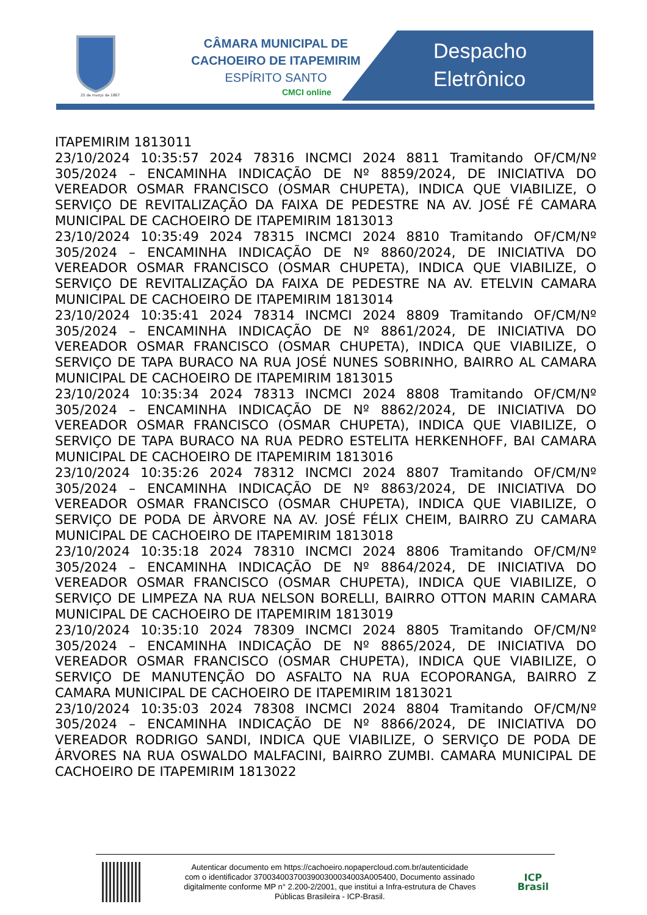25 de março de 1867
CÂMARA MUNICIPAL DE
CACHOEIRO DE ITAPEMIRIM
ESPÍRITO SANTO
CMCI online
Despacho
Eletrônico
ITAPEMIRIM 1813011
23/10/2024 10:35:57 2024 78316 INCMCI 2024 8811 Tramitando OF/CM/Nº 305/2024 – ENCAMINHA INDICAÇÃO DE Nº 8859/2024, DE INICIATIVA DO VEREADOR OSMAR FRANCISCO (OSMAR CHUPETA), INDICA QUE VIABILIZE, O SERVIÇO DE REVITALIZAÇÃO DA FAIXA DE PEDESTRE NA AV. JOSÉ FÉ CAMARA MUNICIPAL DE CACHOEIRO DE ITAPEMIRIM 1813013
23/10/2024 10:35:49 2024 78315 INCMCI 2024 8810 Tramitando OF/CM/Nº 305/2024 – ENCAMINHA INDICAÇÃO DE Nº 8860/2024, DE INICIATIVA DO VEREADOR OSMAR FRANCISCO (OSMAR CHUPETA), INDICA QUE VIABILIZE, O SERVIÇO DE REVITALIZAÇÃO DA FAIXA DE PEDESTRE NA AV. ETELVIN CAMARA MUNICIPAL DE CACHOEIRO DE ITAPEMIRIM 1813014
23/10/2024 10:35:41 2024 78314 INCMCI 2024 8809 Tramitando OF/CM/Nº 305/2024 – ENCAMINHA INDICAÇÃO DE Nº 8861/2024, DE INICIATIVA DO VEREADOR OSMAR FRANCISCO (OSMAR CHUPETA), INDICA QUE VIABILIZE, O SERVIÇO DE TAPA BURACO NA RUA JOSÉ NUNES SOBRINHO, BAIRRO AL CAMARA MUNICIPAL DE CACHOEIRO DE ITAPEMIRIM 1813015
23/10/2024 10:35:34 2024 78313 INCMCI 2024 8808 Tramitando OF/CM/Nº 305/2024 – ENCAMINHA INDICAÇÃO DE Nº 8862/2024, DE INICIATIVA DO VEREADOR OSMAR FRANCISCO (OSMAR CHUPETA), INDICA QUE VIABILIZE, O SERVIÇO DE TAPA BURACO NA RUA PEDRO ESTELITA HERKENHOFF, BAI CAMARA MUNICIPAL DE CACHOEIRO DE ITAPEMIRIM 1813016
23/10/2024 10:35:26 2024 78312 INCMCI 2024 8807 Tramitando OF/CM/Nº 305/2024 – ENCAMINHA INDICAÇÃO DE Nº 8863/2024, DE INICIATIVA DO VEREADOR OSMAR FRANCISCO (OSMAR CHUPETA), INDICA QUE VIABILIZE, O SERVIÇO DE PODA DE ÀRVORE NA AV. JOSÉ FÉLIX CHEIM, BAIRRO ZU CAMARA MUNICIPAL DE CACHOEIRO DE ITAPEMIRIM 1813018
23/10/2024 10:35:18 2024 78310 INCMCI 2024 8806 Tramitando OF/CM/Nº 305/2024 – ENCAMINHA INDICAÇÃO DE Nº 8864/2024, DE INICIATIVA DO VEREADOR OSMAR FRANCISCO (OSMAR CHUPETA), INDICA QUE VIABILIZE, O SERVIÇO DE LIMPEZA NA RUA NELSON BORELLI, BAIRRO OTTON MARIN CAMARA MUNICIPAL DE CACHOEIRO DE ITAPEMIRIM 1813019
23/10/2024 10:35:10 2024 78309 INCMCI 2024 8805 Tramitando OF/CM/Nº 305/2024 – ENCAMINHA INDICAÇÃO DE Nº 8865/2024, DE INICIATIVA DO VEREADOR OSMAR FRANCISCO (OSMAR CHUPETA), INDICA QUE VIABILIZE, O SERVIÇO DE MANUTENÇÃO DO ASFALTO NA RUA ECOPORANGA, BAIRRO Z CAMARA MUNICIPAL DE CACHOEIRO DE ITAPEMIRIM 1813021
23/10/2024 10:35:03 2024 78308 INCMCI 2024 8804 Tramitando OF/CM/Nº 305/2024 – ENCAMINHA INDICAÇÃO DE Nº 8866/2024, DE INICIATIVA DO VEREADOR RODRIGO SANDI, INDICA QUE VIABILIZE, O SERVIÇO DE PODA DE ÁRVORES NA RUA OSWALDO MALFACINI, BAIRRO ZUMBI. CAMARA MUNICIPAL DE CACHOEIRO DE ITAPEMIRIM 1813022
Autenticar documento em https://cachoeiro.nopapercloud.com.br/autenticidade
com o identificador 370034003700390030003400​3A005400, Documento assinado
digitalmente conforme MP n° 2.200-2/2001, que institui a Infra-estrutura de Chaves
Públicas Brasileira - ICP-Brasil.
ICP
Brasil